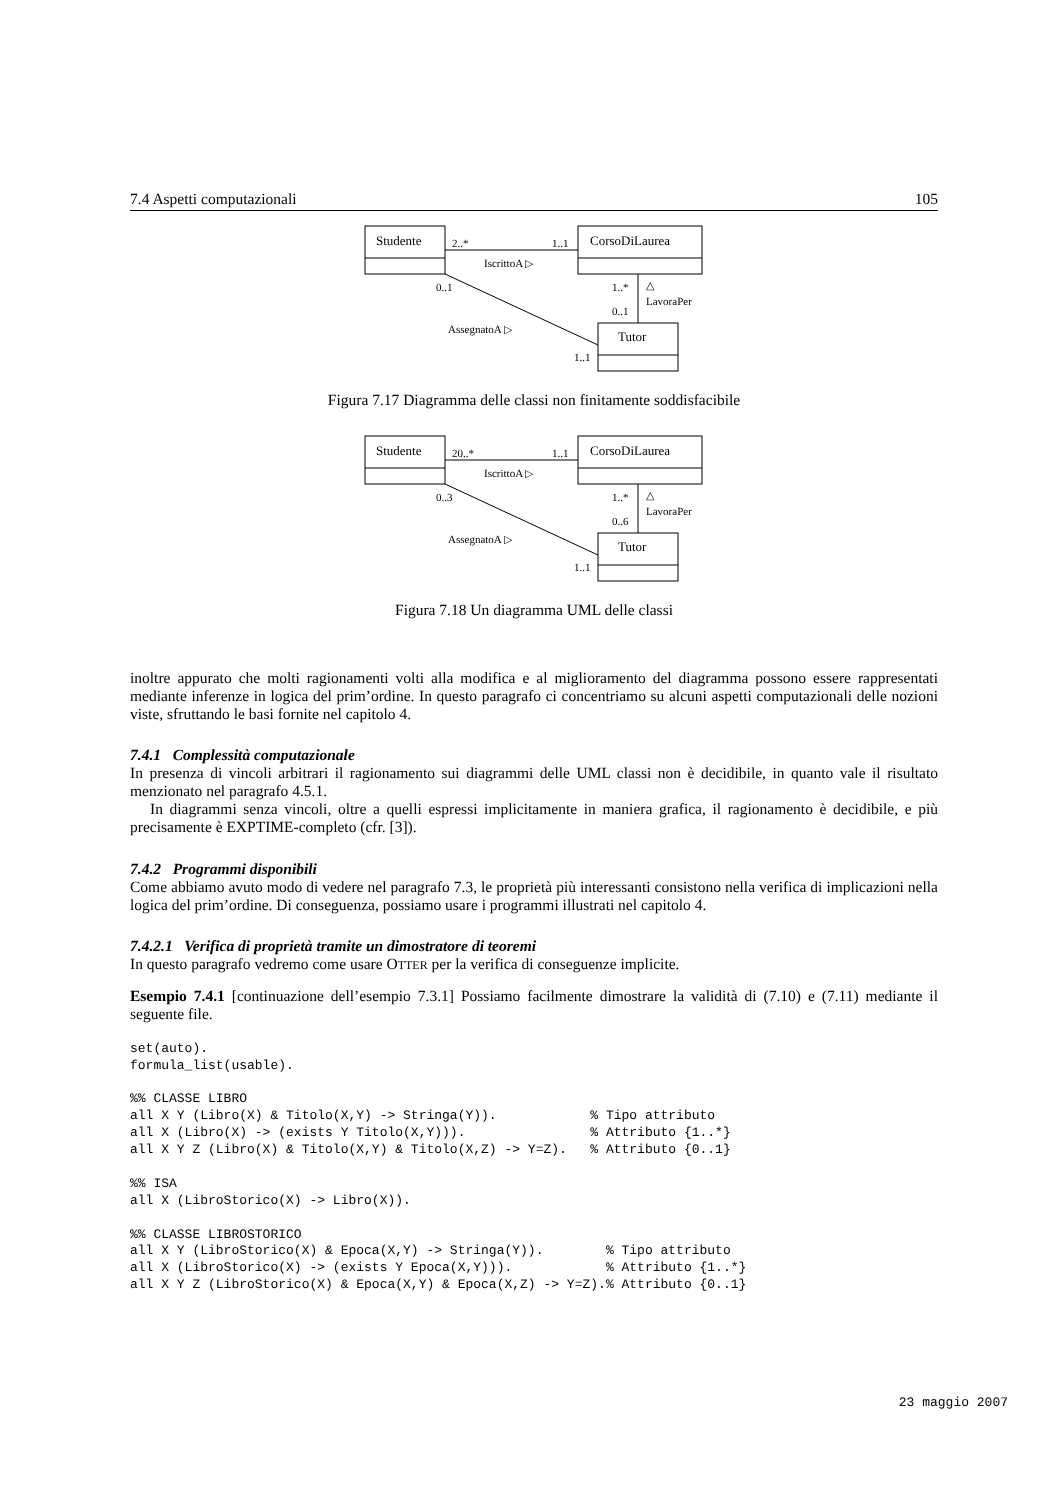7.4 Aspetti computazionali 105
Studente
CorsoDiLaurea
Tutor
2..*
1..1
IscrittoA ▷
0..1
AssegnatoA ▷
1..1
1..*
0..1
△
LavoraPer
Figura 7.17 Diagramma delle classi non finitamente soddisfacibile
Studente
CorsoDiLaurea
Tutor
20..*
1..1
IscrittoA ▷
0..3
AssegnatoA ▷
1..1
1..*
0..6
△
LavoraPer
Figura 7.18 Un diagramma UML delle classi
inoltre appurato che molti ragionamenti volti alla modifica e al miglioramento del diagramma possono essere rappresentati mediante inferenze in logica del prim’ordine. In questo paragrafo ci concentriamo su alcuni aspetti computazionali delle nozioni viste, sfruttando le basi fornite nel capitolo 4.
7.4.1 Complessità computazionale
In presenza di vincoli arbitrari il ragionamento sui diagrammi delle UML classi non è decidibile, in quanto vale il risultato menzionato nel paragrafo 4.5.1.
In diagrammi senza vincoli, oltre a quelli espressi implicitamente in maniera grafica, il ragionamento è decidibile, e più precisamente è EXPTIME-completo (cfr. [3]).
7.4.2 Programmi disponibili
Come abbiamo avuto modo di vedere nel paragrafo 7.3, le proprietà più interessanti consistono nella verifica di implicazioni nella logica del prim’ordine. Di conseguenza, possiamo usare i programmi illustrati nel capitolo 4.
7.4.2.1 Verifica di proprietà tramite un dimostratore di teoremi
In questo paragrafo vedremo come usare OTTER per la verifica di conseguenze implicite.
Esempio 7.4.1 [continuazione dell’esempio 7.3.1] Possiamo facilmente dimostrare la validità di (7.10) e (7.11) mediante il seguente file.
set(auto).
formula_list(usable).

%% CLASSE LIBRO
all X Y (Libro(X) & Titolo(X,Y) -> Stringa(Y)).            % Tipo attributo
all X (Libro(X) -> (exists Y Titolo(X,Y))).                % Attributo {1..*}
all X Y Z (Libro(X) & Titolo(X,Y) & Titolo(X,Z) -> Y=Z).   % Attributo {0..1}

%% ISA
all X (LibroStorico(X) -> Libro(X)).

%% CLASSE LIBROSTORICO
all X Y (LibroStorico(X) & Epoca(X,Y) -> Stringa(Y)).        % Tipo attributo
all X (LibroStorico(X) -> (exists Y Epoca(X,Y))).            % Attributo {1..*}
all X Y Z (LibroStorico(X) & Epoca(X,Y) & Epoca(X,Z) -> Y=Z).% Attributo {0..1}
23 maggio 2007